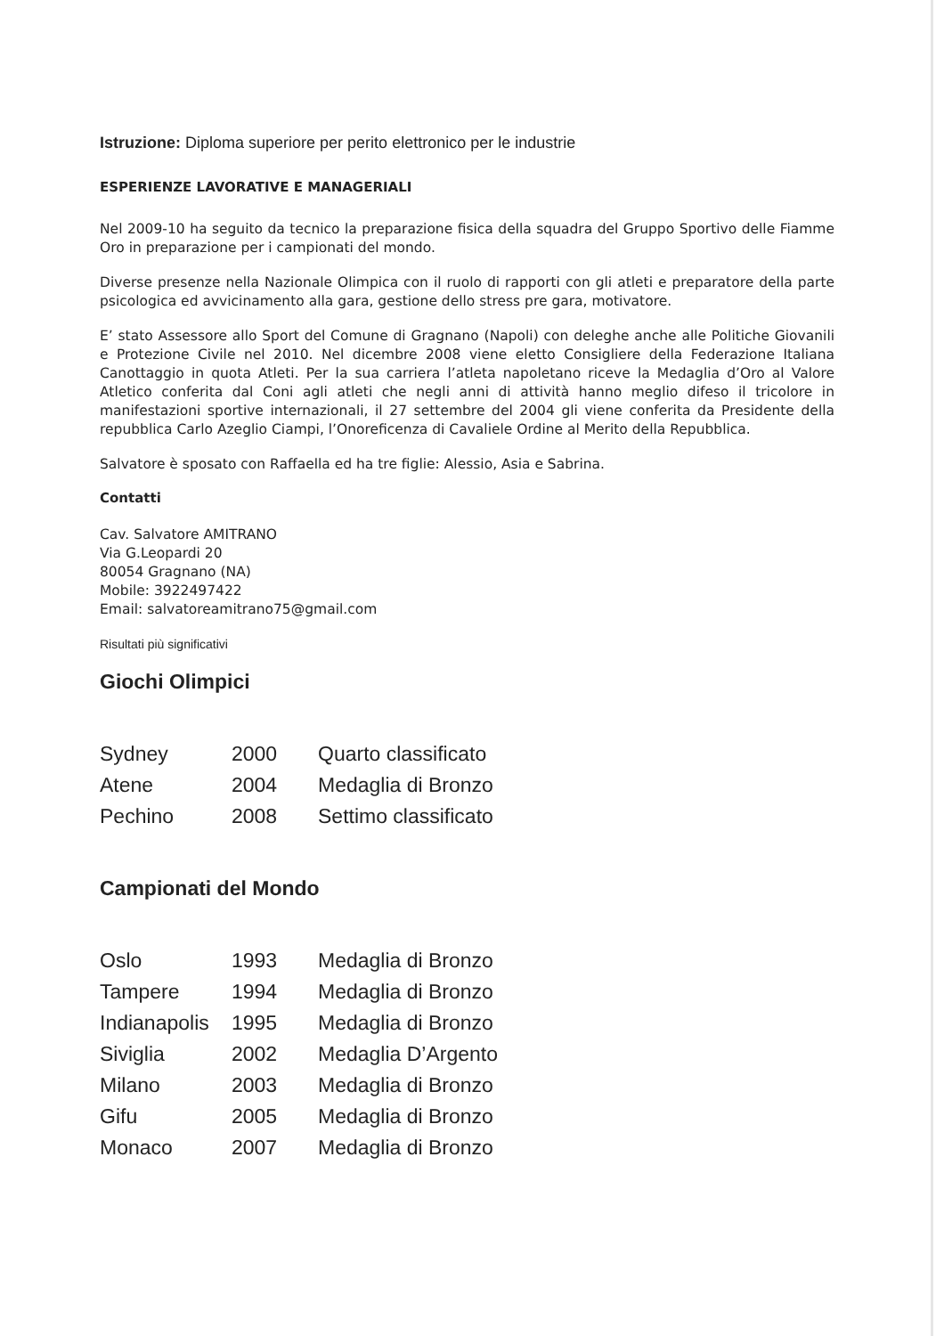Istruzione: Diploma superiore per perito elettronico per le industrie
ESPERIENZE LAVORATIVE E MANAGERIALI
Nel 2009-10 ha seguito da tecnico la preparazione fisica della squadra del Gruppo Sportivo delle Fiamme Oro in preparazione per i campionati del mondo.
Diverse presenze nella Nazionale Olimpica con il ruolo di rapporti con gli atleti e preparatore della parte psicologica ed avvicinamento alla gara, gestione dello stress pre gara, motivatore.
E’ stato Assessore allo Sport del Comune di Gragnano (Napoli) con deleghe anche alle Politiche Giovanili e Protezione Civile nel 2010. Nel dicembre 2008 viene eletto Consigliere della Federazione Italiana Canottaggio in quota Atleti. Per la sua carriera l’atleta napoletano riceve la Medaglia d’Oro al Valore Atletico conferita dal Coni agli atleti che negli anni di attività hanno meglio difeso il tricolore in manifestazioni sportive internazionali, il 27 settembre del 2004 gli viene conferita da Presidente della repubblica Carlo Azeglio Ciampi, l’Onoreficenza di Cavaliele Ordine al Merito della Repubblica.
Salvatore è sposato con Raffaella ed ha tre figlie: Alessio, Asia e Sabrina.
Contatti
Cav. Salvatore AMITRANO
Via G.Leopardi 20
80054 Gragnano (NA)
Mobile: 3922497422
Email: salvatoreamitrano75@gmail.com
Risultati più significativi
Giochi Olimpici
| Sydney | 2000 | Quarto classificato |
| Atene | 2004 | Medaglia di Bronzo |
| Pechino | 2008 | Settimo classificato |
Campionati del Mondo
| Oslo | 1993 | Medaglia di Bronzo |
| Tampere | 1994 | Medaglia di Bronzo |
| Indianapolis | 1995 | Medaglia di Bronzo |
| Siviglia | 2002 | Medaglia D’Argento |
| Milano | 2003 | Medaglia di Bronzo |
| Gifu | 2005 | Medaglia di Bronzo |
| Monaco | 2007 | Medaglia di Bronzo |